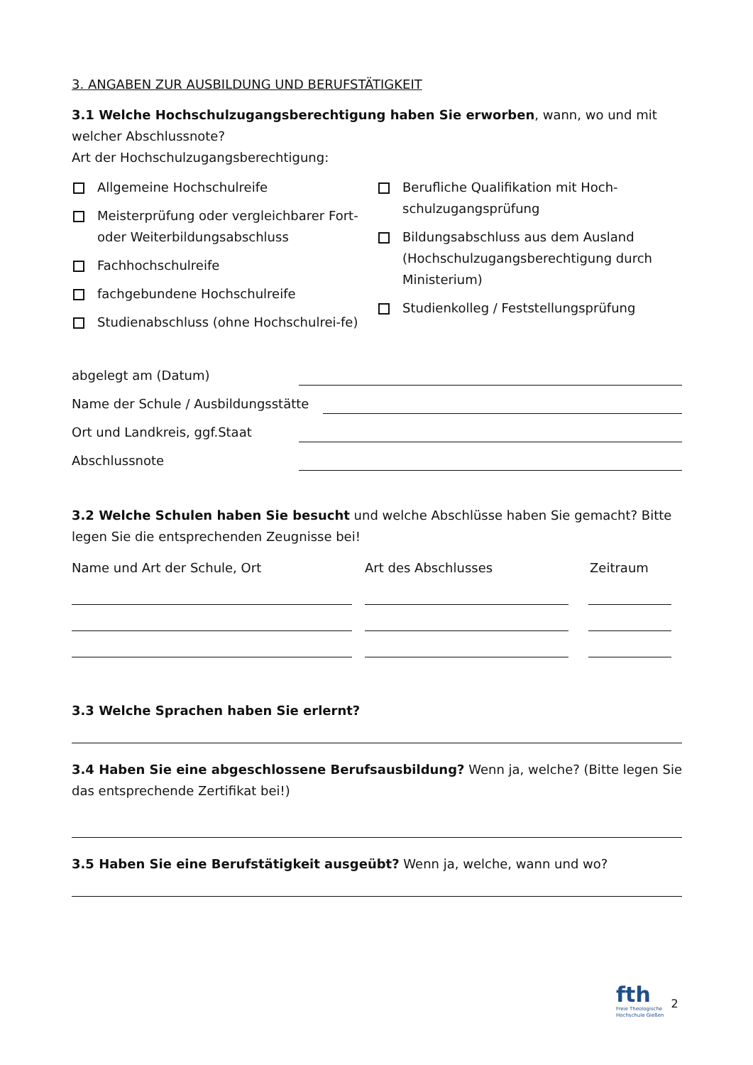3. ANGABEN ZUR AUSBILDUNG UND BERUFSTÄTIGKEIT
3.1 Welche Hochschulzugangsberechtigung haben Sie erworben, wann, wo und mit welcher Abschlussnote?
Art der Hochschulzugangsberechtigung:
Allgemeine Hochschulreife
Meisterprüfung oder vergleichbarer Fort- oder Weiterbildungsabschluss
Fachhochschulreife
fachgebundene Hochschulreife
Studienabschluss (ohne Hochschulrei-fe)
Berufliche Qualifikation mit Hoch-schulzugangsprüfung
Bildungsabschluss aus dem Ausland (Hochschulzugangsberechtigung durch Ministerium)
Studienkolleg / Feststellungsprüfung
abgelegt am (Datum)
Name der Schule / Ausbildungsstätte
Ort und Landkreis, ggf.Staat
Abschlussnote
3.2 Welche Schulen haben Sie besucht und welche Abschlüsse haben Sie gemacht? Bitte legen Sie die entsprechenden Zeugnisse bei!
Name und Art der Schule, Ort Art des Abschlusses Zeitraum
3.3 Welche Sprachen haben Sie erlernt?
3.4 Haben Sie eine abgeschlossene Berufsausbildung? Wenn ja, welche? (Bitte legen Sie das entsprechende Zertifikat bei!)
3.5 Haben Sie eine Berufstätigkeit ausgeübt? Wenn ja, welche, wann und wo?
fth
Freie Theologische
Hochschule Gießen
2